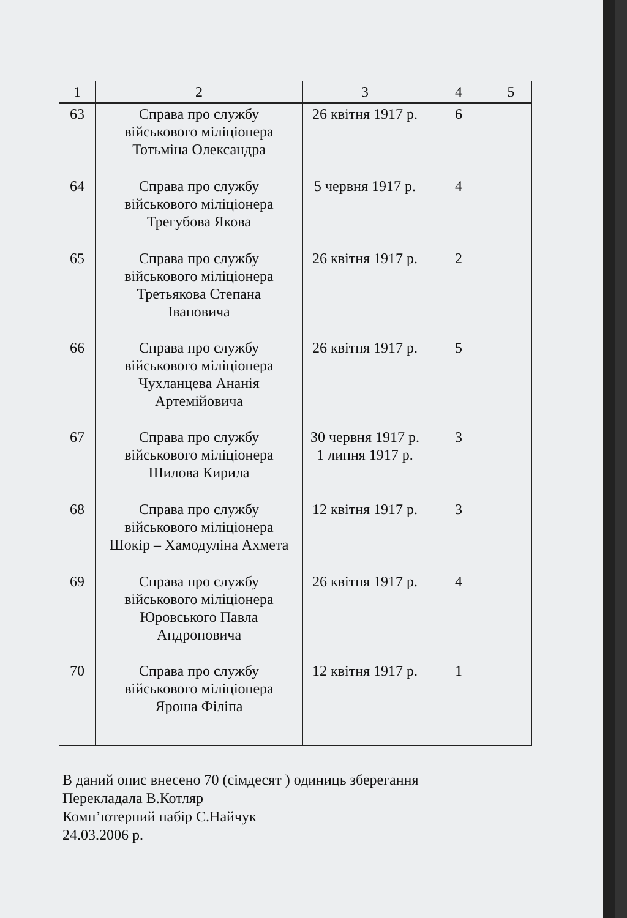| 1 | 2 | 3 | 4 | 5 |
| --- | --- | --- | --- | --- |
| 63 | Справа про службу військового міліціонера Тотьміна Олександра | 26 квітня 1917 р. | 6 | |
| 64 | Справа про службу військового міліціонера Трегубова Якова | 5 червня 1917 р. | 4 | |
| 65 | Справа про службу військового міліціонера Третьякова Степана Івановича | 26 квітня 1917 р. | 2 | |
| 66 | Справа про службу військового міліціонера Чухланцева Ананія Артемійовича | 26 квітня 1917 р. | 5 | |
| 67 | Справа про службу військового міліціонера Шилова Кирила | 30 червня 1917 р. 1 липня 1917 р. | 3 | |
| 68 | Справа про службу військового міліціонера Шокір – Хамодуліна Ахмета | 12 квітня 1917 р. | 3 | |
| 69 | Справа про службу військового міліціонера Юровського Павла Андроновича | 26 квітня 1917 р. | 4 | |
| 70 | Справа про службу військового міліціонера Яроша Філіпа | 12 квітня 1917 р. | 1 | |
В даний опис внесено 70 (сімдесят ) одиниць зберегання
Перекладала В.Котляр
Комп’ютерний набір С.Найчук
24.03.2006 р.